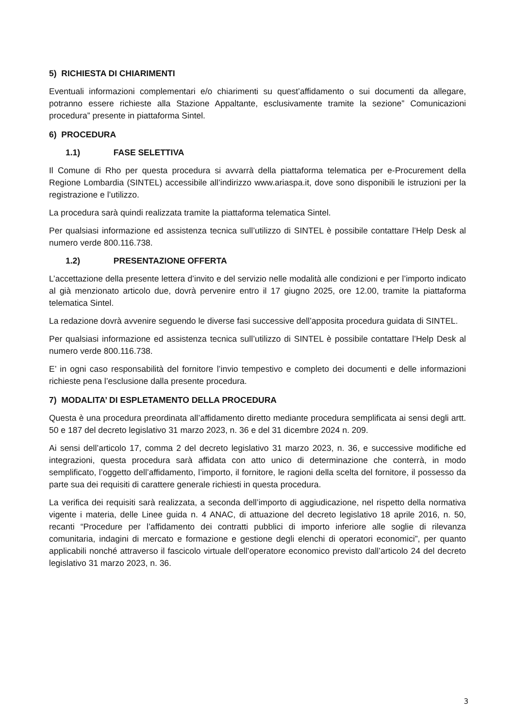5) RICHIESTA DI CHIARIMENTI
Eventuali informazioni complementari e/o chiarimenti su quest’affidamento o sui documenti da allegare, potranno essere richieste alla Stazione Appaltante, esclusivamente tramite la sezione” Comunicazioni procedura” presente in piattaforma Sintel.
6) PROCEDURA
1.1) FASE SELETTIVA
Il Comune di Rho per questa procedura si avvarrà della piattaforma telematica per e-Procurement della Regione Lombardia (SINTEL) accessibile all’indirizzo www.ariaspa.it, dove sono disponibili le istruzioni per la registrazione e l’utilizzo.
La procedura sarà quindi realizzata tramite la piattaforma telematica Sintel.
Per qualsiasi informazione ed assistenza tecnica sull’utilizzo di SINTEL è possibile contattare l’Help Desk al numero verde 800.116.738.
1.2) PRESENTAZIONE OFFERTA
L’accettazione della presente lettera d’invito e del servizio nelle modalità alle condizioni e per l’importo indicato al già menzionato articolo due, dovrà pervenire entro il 17 giugno 2025, ore 12.00, tramite la piattaforma telematica Sintel.
La redazione dovrà avvenire seguendo le diverse fasi successive dell’apposita procedura guidata di SINTEL.
Per qualsiasi informazione ed assistenza tecnica sull’utilizzo di SINTEL è possibile contattare l’Help Desk al numero verde 800.116.738.
E’ in ogni caso responsabilità del fornitore l’invio tempestivo e completo dei documenti e delle informazioni richieste pena l’esclusione dalla presente procedura.
7) MODALITA’ DI ESPLETAMENTO DELLA PROCEDURA
Questa è una procedura preordinata all’affidamento diretto mediante procedura semplificata ai sensi degli artt. 50 e 187 del decreto legislativo 31 marzo 2023, n. 36 e del 31 dicembre 2024 n. 209.
Ai sensi dell’articolo 17, comma 2 del decreto legislativo 31 marzo 2023, n. 36, e successive modifiche ed integrazioni, questa procedura sarà affidata con atto unico di determinazione che conterrà, in modo semplificato, l’oggetto dell’affidamento, l’importo, il fornitore, le ragioni della scelta del fornitore, il possesso da parte sua dei requisiti di carattere generale richiesti in questa procedura.
La verifica dei requisiti sarà realizzata, a seconda dell’importo di aggiudicazione, nel rispetto della normativa vigente i materia, delle Linee guida n. 4 ANAC, di attuazione del decreto legislativo 18 aprile 2016, n. 50, recanti “Procedure per l’affidamento dei contratti pubblici di importo inferiore alle soglie di rilevanza comunitaria, indagini di mercato e formazione e gestione degli elenchi di operatori economici”, per quanto applicabili nonché attraverso il fascicolo virtuale dell’operatore economico previsto dall’articolo 24 del decreto legislativo 31 marzo 2023, n. 36.
3